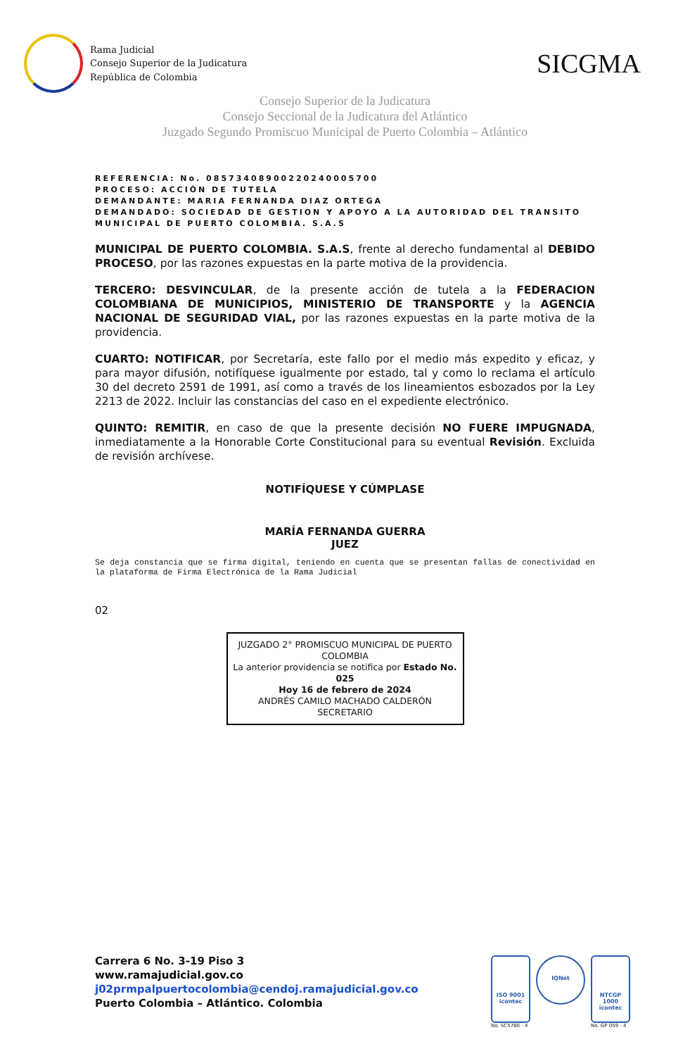Rama Judicial
Consejo Superior de la Judicatura
República de Colombia
SICGMA
Consejo Superior de la Judicatura
Consejo Seccional de la Judicatura del Atlántico
Juzgado Segundo Promiscuo Municipal de Puerto Colombia – Atlántico
REFERENCIA: No. 08573408900220240005700
PROCESO: ACCIÓN DE TUTELA
DEMANDANTE: MARIA FERNANDA DIAZ ORTEGA
DEMANDADO: SOCIEDAD DE GESTION Y APOYO A LA AUTORIDAD DEL TRANSITO MUNICIPAL DE PUERTO COLOMBIA. S.A.S
MUNICIPAL DE PUERTO COLOMBIA. S.A.S, frente al derecho fundamental al DEBIDO PROCESO, por las razones expuestas en la parte motiva de la providencia.
TERCERO: DESVINCULAR, de la presente acción de tutela a la FEDERACION COLOMBIANA DE MUNICIPIOS, MINISTERIO DE TRANSPORTE y la AGENCIA NACIONAL DE SEGURIDAD VIAL, por las razones expuestas en la parte motiva de la providencia.
CUARTO: NOTIFICAR, por Secretaría, este fallo por el medio más expedito y eficaz, y para mayor difusión, notifíquese igualmente por estado, tal y como lo reclama el artículo 30 del decreto 2591 de 1991, así como a través de los lineamientos esbozados por la Ley 2213 de 2022. Incluir las constancias del caso en el expediente electrónico.
QUINTO: REMITIR, en caso de que la presente decisión NO FUERE IMPUGNADA, inmediatamente a la Honorable Corte Constitucional para su eventual Revisión. Excluida de revisión archívese.
NOTIFÍQUESE Y CÚMPLASE
MARÍA FERNANDA GUERRA
JUEZ
Se deja constancia que se firma digital, teniendo en cuenta que se presentan fallas de conectividad en la plataforma de Firma Electrónica de la Rama Judicial
02
JUZGADO 2° PROMISCUO MUNICIPAL DE PUERTO COLOMBIA
La anterior providencia se notifica por Estado No. 025
Hoy 16 de febrero de 2024
ANDRÉS CAMILO MACHADO CALDERÓN
SECRETARIO
Carrera 6 No. 3-19 Piso 3
www.ramajudicial.gov.co
j02prmpalpuertocolombia@cendoj.ramajudicial.gov.co
Puerto Colombia – Atlántico. Colombia
ISO 9001
icontec
No. SC5780 - 4
IQNet
NTCGP 1000
icontec
No. GP 059 - 4